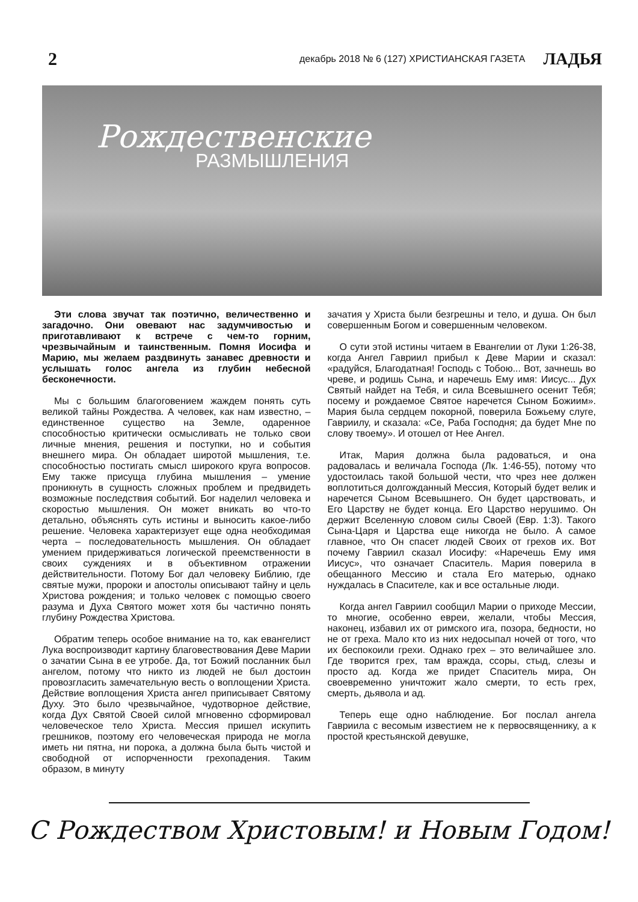2 декабрь 2018 № 6 (127) ХРИСТИАНСКАЯ ГАЗЕТА ЛАДЬЯ
Рождественские
РАЗМЫШЛЕНИЯ
Эти слова звучат так поэтично, величественно и загадочно. Они овевают нас задумчивостью и приготавливают к встрече с чем-то горним, чрезвычайным и таинственным. Помня Иосифа и Марию, мы желаем раздвинуть занавес древности и услышать голос ангела из глубин небесной бесконечности.
Мы с большим благоговением жаждем понять суть великой тайны Рождества. А человек, как нам известно, – единственное существо на Земле, одаренное способностью критически осмысливать не только свои личные мнения, решения и поступки, но и события внешнего мира. Он обладает широтой мышления, т.е. способностью постигать смысл широкого круга вопросов. Ему также присуща глубина мышления – умение проникнуть в сущность сложных проблем и предвидеть возможные последствия событий. Бог наделил человека и скоростью мышления. Он может вникать во что-то детально, объяснять суть истины и выносить какое-либо решение. Человека характеризует еще одна необходимая черта – последовательность мышления. Он обладает умением придерживаться логической преемственности в своих суждениях и в объективном отражении действительности. Потому Бог дал человеку Библию, где святые мужи, пророки и апостолы описывают тайну и цель Христова рождения; и только человек с помощью своего разума и Духа Святого может хотя бы частично понять глубину Рождества Христова.
Обратим теперь особое внимание на то, как евангелист Лука воспроизводит картину благовествования Деве Марии о зачатии Сына в ее утробе. Да, тот Божий посланник был ангелом, потому что никто из людей не был достоин провозгласить замечательную весть о воплощении Христа. Действие воплощения Христа ангел приписывает Святому Духу. Это было чрезвычайное, чудотворное действие, когда Дух Святой Своей силой мгновенно сформировал человеческое тело Христа. Мессия пришел искупить грешников, поэтому его человеческая природа не могла иметь ни пятна, ни порока, а должна была быть чистой и свободной от испорченности грехопадения. Таким образом, в минуту
зачатия у Христа были безгрешны и тело, и душа. Он был совершенным Богом и совершенным человеком.
О сути этой истины читаем в Евангелии от Луки 1:26-38, когда Ангел Гавриил прибыл к Деве Марии и сказал: «радуйся, Благодатная! Господь с Тобою... Вот, зачнешь во чреве, и родишь Сына, и наречешь Ему имя: Иисус... Дух Святый найдет на Тебя, и сила Всевышнего осенит Тебя; посему и рождаемое Святое наречется Сыном Божиим». Мария была сердцем покорной, поверила Божьему слуге, Гавриилу, и сказала: «Се, Раба Господня; да будет Мне по слову твоему». И отошел от Нее Ангел.
Итак, Мария должна была радоваться, и она радовалась и величала Господа (Лк. 1:46-55), потому что удостоилась такой большой чести, что чрез нее должен воплотиться долгожданный Мессия, Который будет велик и наречется Сыном Всевышнего. Он будет царствовать, и Его Царству не будет конца. Его Царство нерушимо. Он держит Вселенную словом силы Своей (Евр. 1:3). Такого Сына-Царя и Царства еще никогда не было. А самое главное, что Он спасет людей Своих от грехов их. Вот почему Гавриил сказал Иосифу: «Наречешь Ему имя Иисус», что означает Спаситель. Мария поверила в обещанного Мессию и стала Его матерью, однако нуждалась в Спасителе, как и все остальные люди.
Когда ангел Гавриил сообщил Марии о приходе Мессии, то многие, особенно евреи, желали, чтобы Мессия, наконец, избавил их от римского ига, позора, бедности, но не от греха. Мало кто из них недосыпал ночей от того, что их беспокоили грехи. Однако грех – это величайшее зло. Где творится грех, там вражда, ссоры, стыд, слезы и просто ад. Когда же придет Спаситель мира, Он своевременно уничтожит жало смерти, то есть грех, смерть, дьявола и ад.
Теперь еще одно наблюдение. Бог послал ангела Гавриила с весомым известием не к первосвященнику, а к простой крестьянской девушке,
С Рождеством Христовым! и Новым Годом!